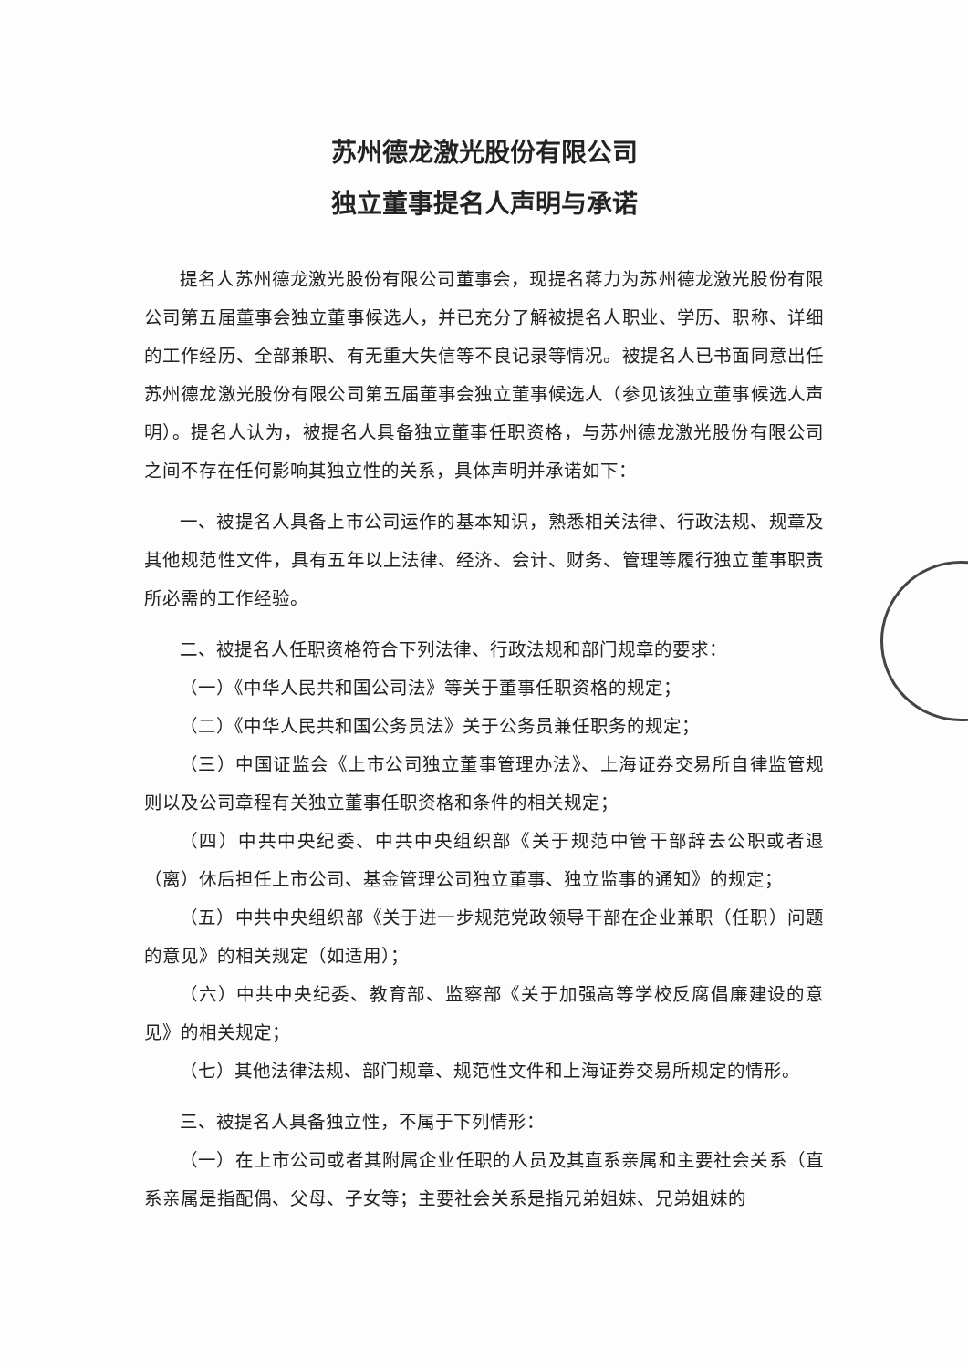苏州德龙激光股份有限公司
独立董事提名人声明与承诺
提名人苏州德龙激光股份有限公司董事会，现提名蒋力为苏州德龙激光股份有限公司第五届董事会独立董事候选人，并已充分了解被提名人职业、学历、职称、详细的工作经历、全部兼职、有无重大失信等不良记录等情况。被提名人已书面同意出任苏州德龙激光股份有限公司第五届董事会独立董事候选人（参见该独立董事候选人声明）。提名人认为，被提名人具备独立董事任职资格，与苏州德龙激光股份有限公司之间不存在任何影响其独立性的关系，具体声明并承诺如下：
一、被提名人具备上市公司运作的基本知识，熟悉相关法律、行政法规、规章及其他规范性文件，具有五年以上法律、经济、会计、财务、管理等履行独立董事职责所必需的工作经验。
二、被提名人任职资格符合下列法律、行政法规和部门规章的要求：
（一）《中华人民共和国公司法》等关于董事任职资格的规定；
（二）《中华人民共和国公务员法》关于公务员兼任职务的规定；
（三）中国证监会《上市公司独立董事管理办法》、上海证券交易所自律监管规则以及公司章程有关独立董事任职资格和条件的相关规定；
（四）中共中央纪委、中共中央组织部《关于规范中管干部辞去公职或者退（离）休后担任上市公司、基金管理公司独立董事、独立监事的通知》的规定；
（五）中共中央组织部《关于进一步规范党政领导干部在企业兼职（任职）问题的意见》的相关规定（如适用）；
（六）中共中央纪委、教育部、监察部《关于加强高等学校反腐倡廉建设的意见》的相关规定；
（七）其他法律法规、部门规章、规范性文件和上海证券交易所规定的情形。
三、被提名人具备独立性，不属于下列情形：
（一）在上市公司或者其附属企业任职的人员及其直系亲属和主要社会关系（直系亲属是指配偶、父母、子女等；主要社会关系是指兄弟姐妹、兄弟姐妹的